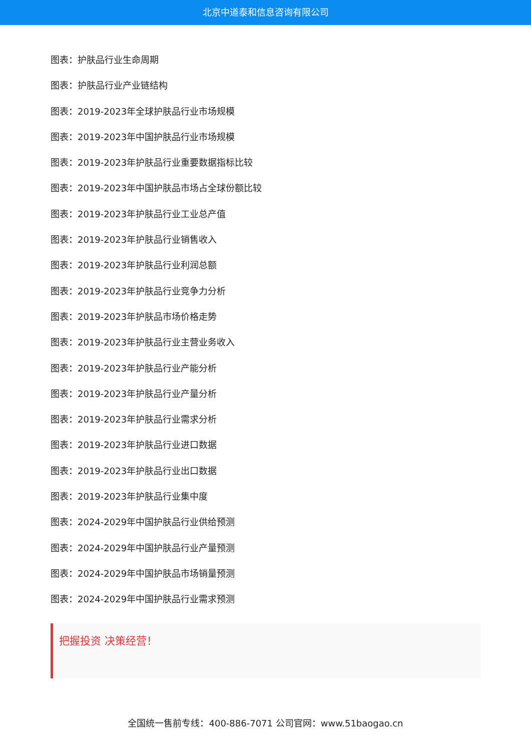北京中道泰和信息咨询有限公司
图表：护肤品行业生命周期
图表：护肤品行业产业链结构
图表：2019-2023年全球护肤品行业市场规模
图表：2019-2023年中国护肤品行业市场规模
图表：2019-2023年护肤品行业重要数据指标比较
图表：2019-2023年中国护肤品市场占全球份额比较
图表：2019-2023年护肤品行业工业总产值
图表：2019-2023年护肤品行业销售收入
图表：2019-2023年护肤品行业利润总额
图表：2019-2023年护肤品行业竞争力分析
图表：2019-2023年护肤品市场价格走势
图表：2019-2023年护肤品行业主营业务收入
图表：2019-2023年护肤品行业产能分析
图表：2019-2023年护肤品行业产量分析
图表：2019-2023年护肤品行业需求分析
图表：2019-2023年护肤品行业进口数据
图表：2019-2023年护肤品行业出口数据
图表：2019-2023年护肤品行业集中度
图表：2024-2029年中国护肤品行业供给预测
图表：2024-2029年中国护肤品行业产量预测
图表：2024-2029年中国护肤品市场销量预测
图表：2024-2029年中国护肤品行业需求预测
把握投资 决策经营！
全国统一售前专线：400-886-7071 公司官网：www.51baogao.cn